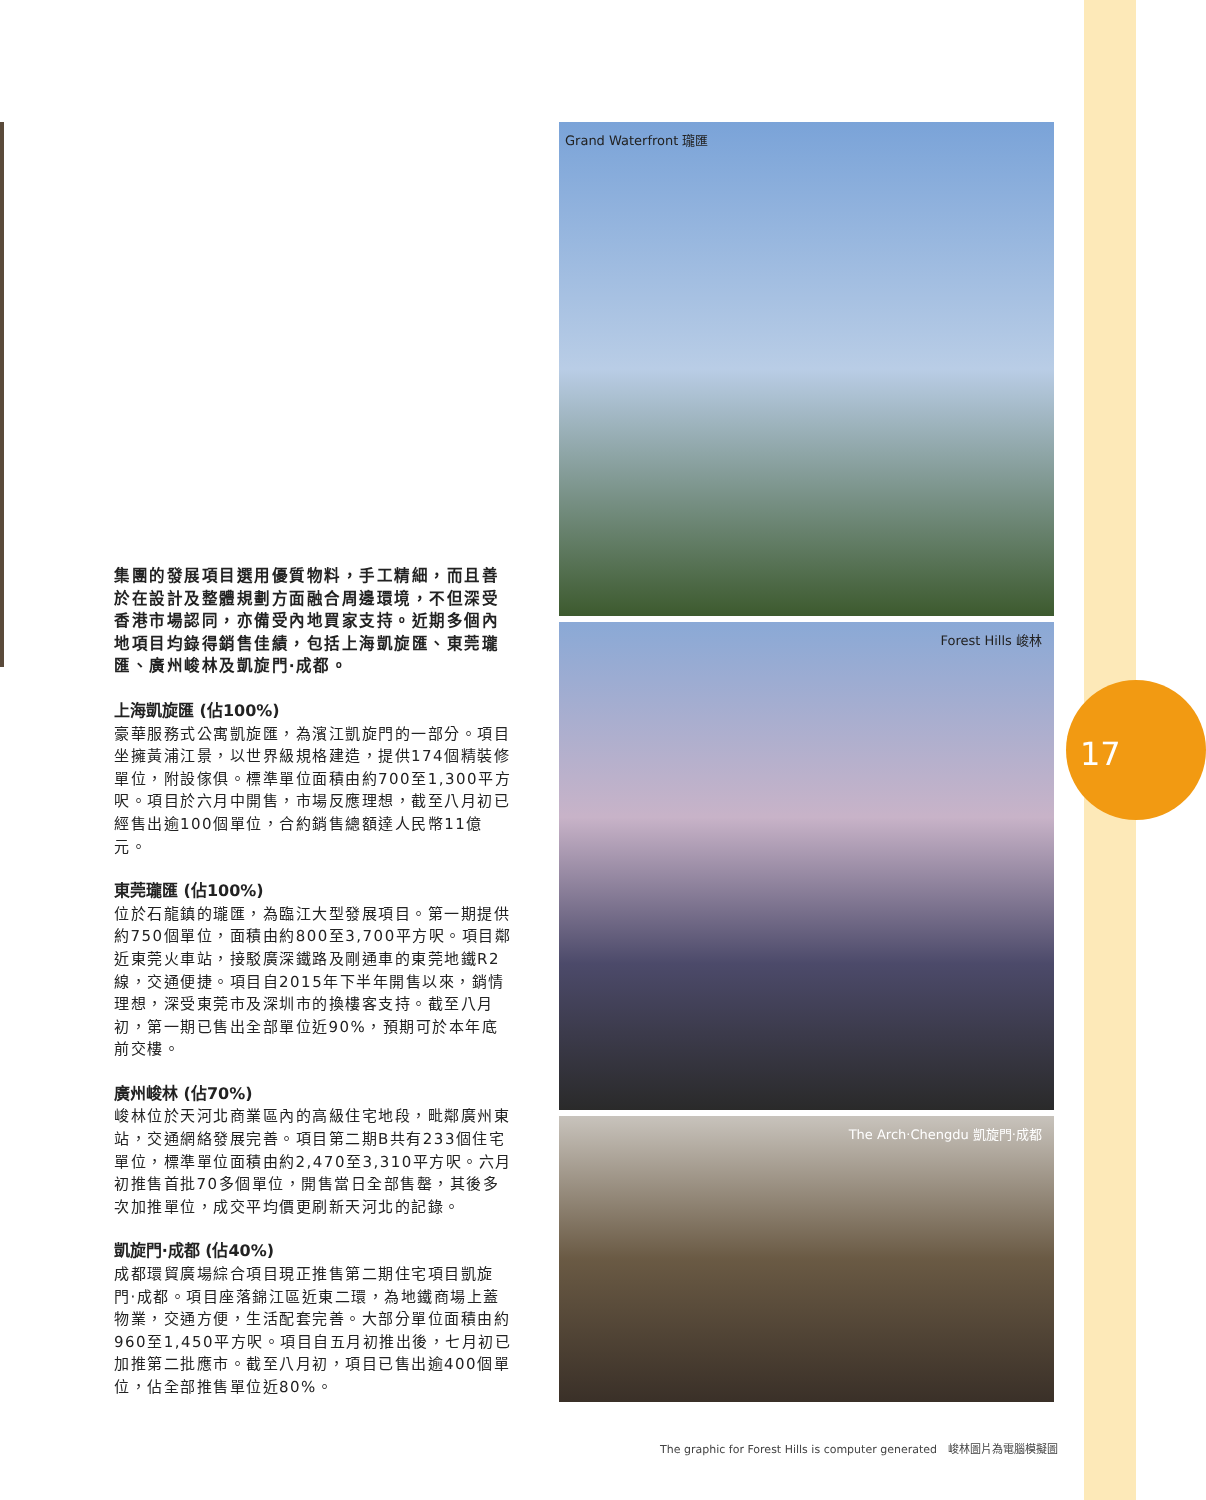17
集團的發展項目選用優質物料，手工精細，而且善於在設計及整體規劃方面融合周邊環境，不但深受香港市場認同，亦備受內地買家支持。近期多個內地項目均錄得銷售佳績，包括上海凱旋匯、東莞瓏匯、廣州峻林及凱旋門‧成都。
上海凱旋匯 (佔100%)
豪華服務式公寓凱旋匯，為濱江凱旋門的一部分。項目坐擁黃浦江景，以世界級規格建造，提供174個精裝修單位，附設傢俱。標準單位面積由約700至1,300平方呎。項目於六月中開售，市場反應理想，截至八月初已經售出逾100個單位，合約銷售總額達人民幣11億元。
東莞瓏匯 (佔100%)
位於石龍鎮的瓏匯，為臨江大型發展項目。第一期提供約750個單位，面積由約800至3,700平方呎。項目鄰近東莞火車站，接駁廣深鐵路及剛通車的東莞地鐵R2線，交通便捷。項目自2015年下半年開售以來，銷情理想，深受東莞市及深圳市的換樓客支持。截至八月初，第一期已售出全部單位近90%，預期可於本年底前交樓。
廣州峻林 (佔70%)
峻林位於天河北商業區內的高級住宅地段，毗鄰廣州東站，交通網絡發展完善。項目第二期B共有233個住宅單位，標準單位面積由約2,470至3,310平方呎。六月初推售首批70多個單位，開售當日全部售罄，其後多次加推單位，成交平均價更刷新天河北的記錄。
凱旋門‧成都 (佔40%)
成都環貿廣場綜合項目現正推售第二期住宅項目凱旋門‧成都。項目座落錦江區近東二環，為地鐵商場上蓋物業，交通方便，生活配套完善。大部分單位面積由約960至1,450平方呎。項目自五月初推出後，七月初已加推第二批應市。截至八月初，項目已售出逾400個單位，佔全部推售單位近80%。
Grand Waterfront 瓏匯
Forest Hills 峻林
The Arch‧Chengdu 凱旋門‧成都
The graphic for Forest Hills is computer generated　峻林圖片為電腦模擬圖